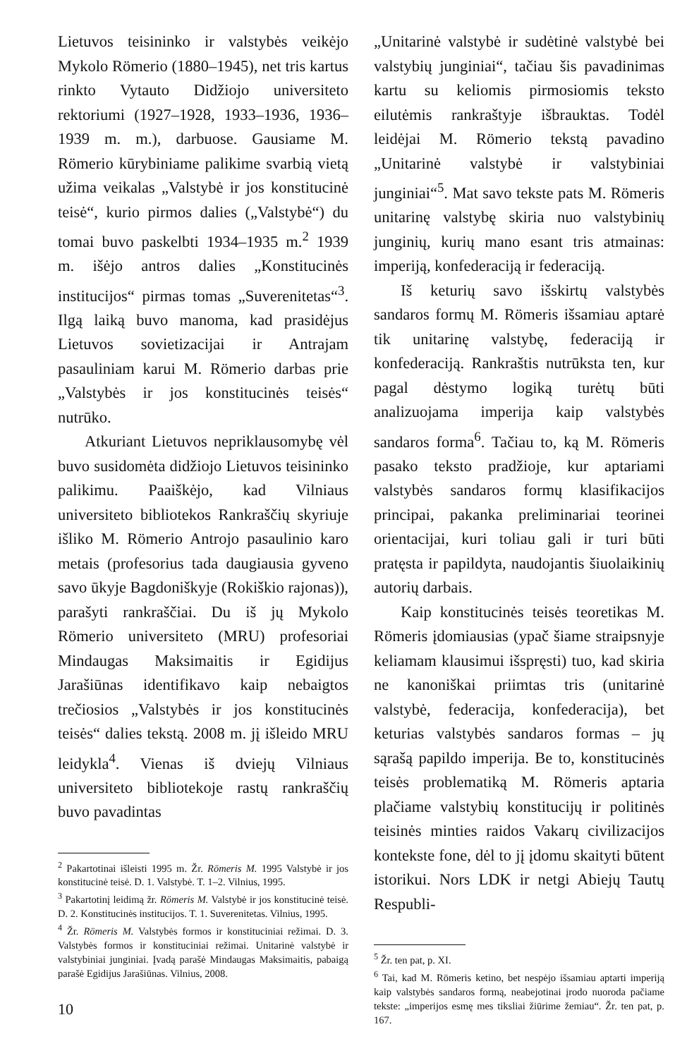Lietuvos teisininko ir valstybės veikėjo Mykolo Römerio (1880–1945), net tris kartus rinkto Vytauto Didžiojo universiteto rektoriumi (1927–1928, 1933–1936, 1936–1939 m. m.), darbuose. Gausiame M. Römerio kūrybiniame palikime svarbią vietą užima veikalas „Valstybė ir jos konstitucinė teisė“, kurio pirmos dalies („Valstybė“) du tomai buvo paskelbti 1934–1935 m.<sup>2</sup> 1939 m. išėjo antros dalies „Konstitucinės institucijos“ pirmas tomas „Suverenitetas“<sup>3</sup>. Ilgą laiką buvo manoma, kad prasidėjus Lietuvos sovietizacijai ir Antrajam pasauliniam karui M. Römerio darbas prie „Valstybės ir jos konstitucinės teisės“ nutrūko.
Atkuriant Lietuvos nepriklausomybę vėl buvo susidomėta didžiojo Lietuvos teisininko palikimu. Paaiškėjo, kad Vilniaus universiteto bibliotekos Rankraščių skyriuje išliko M. Römerio Antrojo pasaulinio karo metais (profesorius tada daugiausia gyveno savo ūkyje Bagdoniškyje (Rokiškio rajonas)), parašyti rankraščiai. Du iš jų Mykolo Römerio universiteto (MRU) profesoriai Mindaugas Maksimaitis ir Egidijus Jarašiūnas identifikavo kaip nebaigtos trečiosios „Valstybės ir jos konstitucinės teisės“ dalies tekstą. 2008 m. jį išleido MRU leidykla<sup>4</sup>. Vienas iš dviejų Vilniaus universiteto bibliotekoje rastų rankraščių buvo pavadintas
<sup>2</sup> Pakartotinai išleisti 1995 m. Žr. Römeris M. 1995 Valstybė ir jos konstitucinė teisė. D. 1. Valstybė. T. 1–2. Vilnius, 1995.
<sup>3</sup> Pakartotinį leidimą žr. Römeris M. Valstybė ir jos konstitucinė teisė. D. 2. Konstitucinės institucijos. T. 1. Suverenitetas. Vilnius, 1995.
<sup>4</sup> Žr. Römeris M. Valstybės formos ir konstituciniai režimai. D. 3. Valstybės formos ir konstituciniai režimai. Unitarinė valstybė ir valstybiniai junginiai. Įvadą parašė Mindaugas Maksimaitis, pabaigą parašė Egidijus Jarašiūnas. Vilnius, 2008.
„Unitarinė valstybė ir sudėtinė valstybė bei valstybių junginiai“, tačiau šis pavadinimas kartu su keliomis pirmosiomis teksto eilutėmis rankraštyje išbrauktas. Todėl leidėjai M. Römerio tekstą pavadino „Unitarinė valstybė ir valstybiniai junginiai“<sup>5</sup>. Mat savo tekste pats M. Römeris unitarinę valstybę skiria nuo valstybinių junginių, kurių mano esant tris atmainas: imperiją, konfederaciją ir federaciją.
Iš keturių savo išskirtų valstybės sandaros formų M. Römeris išsamiau aptarė tik unitarinę valstybę, federaciją ir konfederaciją. Rankraštis nutrūksta ten, kur pagal dėstymo logiką turėtų būti analizuojama imperija kaip valstybės sandaros forma<sup>6</sup>. Tačiau to, ką M. Römeris pasako teksto pradžioje, kur aptariami valstybės sandaros formų klasifikacijos principai, pakanka preliminariai teorinei orientacijai, kuri toliau gali ir turi būti pratęsta ir papildyta, naudojantis šiuolaikinių autorių darbais.
Kaip konstitucinės teisės teoretikas M. Römeris įdomiausias (ypač šiame straipsnyje keliamam klausimui išspręsti) tuo, kad skiria ne kanoniškai priimtas tris (unitarinė valstybė, federacija, konfederacija), bet keturias valstybės sandaros formas – jų sąrašą papildo imperija. Be to, konstitucinės teisės problematiką M. Römeris aptaria plačiame valstybių konstitucijų ir politinės teisinės minties raidos Vakarų civilizacijos kontekste fone, dėl to jį įdomu skaityti būtent istorikui. Nors LDK ir netgi Abiejų Tautų Respubli-
<sup>5</sup> Žr. ten pat, p. XI.
<sup>6</sup> Tai, kad M. Römeris ketino, bet nespėjo išsamiau aptarti imperiją kaip valstybės sandaros formą, neabejotinai įrodo nuoroda pačiame tekste: „imperijos esmę mes tiksliai žiūrime žemiau“. Žr. ten pat, p. 167.
10